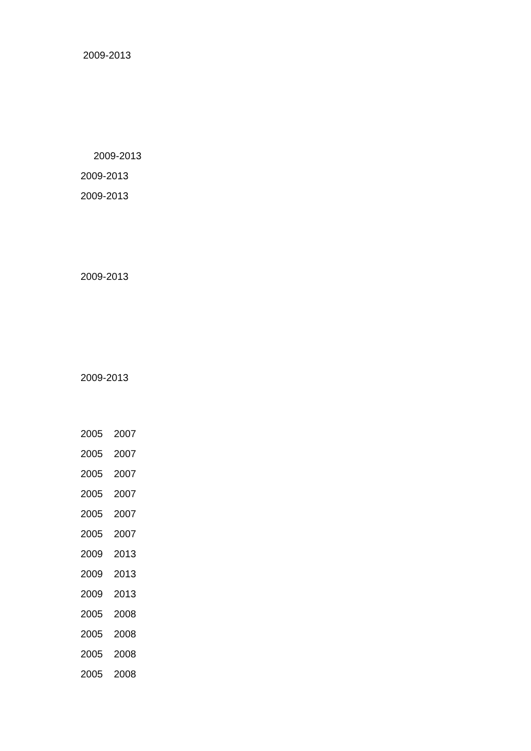2009-2013
2009-2013
2009-2013
2009-2013
2009-2013
2009-2013
2005 2007
2005 2007
2005 2007
2005 2007
2005 2007
2005 2007
2009 2013
2009 2013
2009 2013
2005 2008
2005 2008
2005 2008
2005 2008